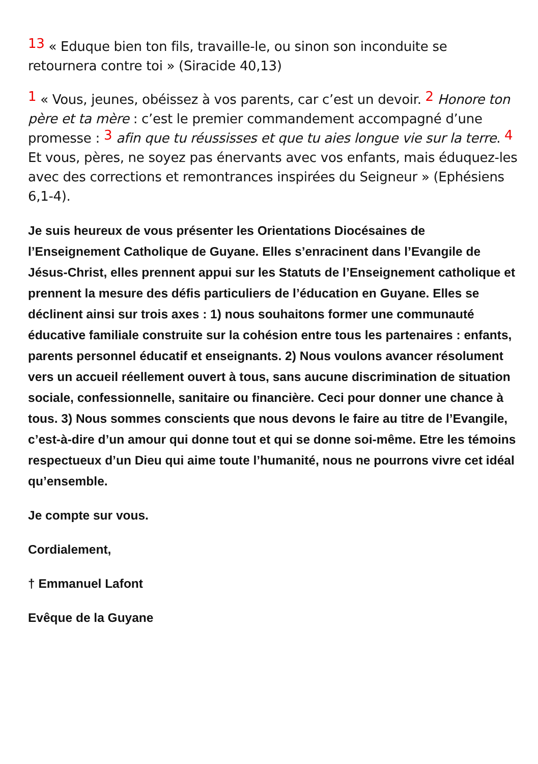13 « Eduque bien ton fils, travaille-le, ou sinon son inconduite se retournera contre toi » (Siracide 40,13)
1 « Vous, jeunes, obéissez à vos parents, car c’est un devoir. 2 Honore ton père et ta mère : c’est le premier commandement accompagné d’une promesse : 3 afin que tu réussisses et que tu aies longue vie sur la terre. 4 Et vous, pères, ne soyez pas énervants avec vos enfants, mais éduquez-les avec des corrections et remontrances inspirées du Seigneur » (Ephésiens 6,1-4).
Je suis heureux de vous présenter les Orientations Diocésaines de l’Enseignement Catholique de Guyane. Elles s’enracinent dans l’Evangile de Jésus-Christ, elles prennent appui sur les Statuts de l’Enseignement catholique et prennent la mesure des défis particuliers de l’éducation en Guyane. Elles se déclinent ainsi sur trois axes : 1) nous souhaitons former une communauté éducative familiale construite sur la cohésion entre tous les partenaires : enfants, parents personnel éducatif et enseignants. 2) Nous voulons avancer résolument vers un accueil réellement ouvert à tous, sans aucune discrimination de situation sociale, confessionnelle, sanitaire ou financière. Ceci pour donner une chance à tous. 3) Nous sommes conscients que nous devons le faire au titre de l’Evangile, c’est-à-dire d’un amour qui donne tout et qui se donne soi-même. Etre les témoins respectueux d’un Dieu qui aime toute l’humanité, nous ne pourrons vivre cet idéal qu’ensemble.
Je compte sur vous.
Cordialement,
† Emmanuel Lafont
Evêque de la Guyane